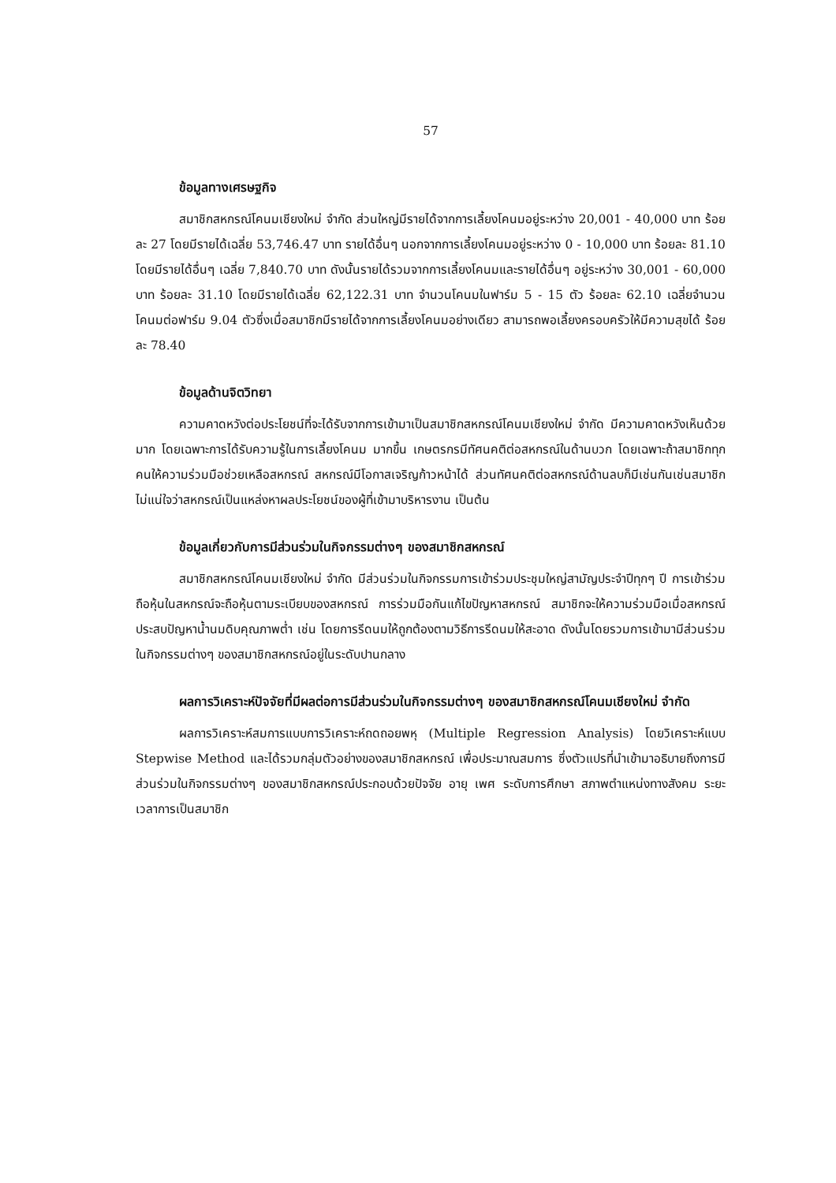57
ข้อมูลทางเศรษฐกิจ
สมาชิกสหกรณ์โคนมเชียงใหม่ จำกัด ส่วนใหญ่มีรายได้จากการเลี้ยงโคนมอยู่ระหว่าง 20,001 - 40,000 บาท ร้อยละ 27 โดยมีรายได้เฉลี่ย 53,746.47 บาท รายได้อื่นๆ นอกจากการเลี้ยงโคนมอยู่ระหว่าง 0 - 10,000 บาท ร้อยละ 81.10 โดยมีรายได้อื่นๆ เฉลี่ย 7,840.70 บาท ดังนั้นรายได้รวมจากการเลี้ยงโคนมและรายได้อื่นๆ อยู่ระหว่าง 30,001 - 60,000 บาท ร้อยละ 31.10 โดยมีรายได้เฉลี่ย 62,122.31 บาท จำนวนโคนมในฟาร์ม 5 - 15 ตัว ร้อยละ 62.10 เฉลี่ยจำนวนโคนมต่อฟาร์ม 9.04 ตัวซึ่งเมื่อสมาชิกมีรายได้จากการเลี้ยงโคนมอย่างเดียว สามารถพอเลี้ยงครอบครัวให้มีความสุขได้ ร้อยละ 78.40
ข้อมูลด้านจิตวิทยา
ความคาดหวังต่อประโยชน์ที่จะได้รับจากการเข้ามาเป็นสมาชิกสหกรณ์โคนมเชียงใหม่ จำกัด มีความคาดหวังเห็นด้วยมาก โดยเฉพาะการได้รับความรู้ในการเลี้ยงโคนม มากขึ้น เกษตรกรมีทัศนคติต่อสหกรณ์ในด้านบวก โดยเฉพาะถ้าสมาชิกทุกคนให้ความร่วมมือช่วยเหลือสหกรณ์ สหกรณ์มีโอกาสเจริญก้าวหน้าได้ ส่วนทัศนคติต่อสหกรณ์ด้านลบก็มีเช่นกันเช่นสมาชิกไม่แน่ใจว่าสหกรณ์เป็นแหล่งหาผลประโยชน์ของผู้ที่เข้ามาบริหารงาน เป็นต้น
ข้อมูลเกี่ยวกับการมีส่วนร่วมในกิจกรรมต่างๆ ของสมาชิกสหกรณ์
สมาชิกสหกรณ์โคนมเชียงใหม่ จำกัด มีส่วนร่วมในกิจกรรมการเข้าร่วมประชุมใหญ่สามัญประจำปีทุกๆ ปี การเข้าร่วมถือหุ้นในสหกรณ์จะถือหุ้นตามระเบียบของสหกรณ์ การร่วมมือกันแก้ไขปัญหาสหกรณ์ สมาชิกจะให้ความร่วมมือเมื่อสหกรณ์ประสบปัญหาน้ำนมดิบคุณภาพต่ำ เช่น โดยการรีดนมให้ถูกต้องตามวิธีการรีดนมให้สะอาด ดังนั้นโดยรวมการเข้ามามีส่วนร่วมในกิจกรรมต่างๆ ของสมาชิกสหกรณ์อยู่ในระดับปานกลาง
ผลการวิเคราะห์ปัจจัยที่มีผลต่อการมีส่วนร่วมในกิจกรรมต่างๆ ของสมาชิกสหกรณ์โคนมเชียงใหม่ จำกัด
ผลการวิเคราะห์สมการแบบการวิเคราะห์ถดถอยพหุ (Multiple Regression Analysis) โดยวิเคราะห์แบบ Stepwise Method และได้รวมกลุ่มตัวอย่างของสมาชิกสหกรณ์ เพื่อประมาณสมการ ซึ่งตัวแปรที่นำเข้ามาอธิบายถึงการมีส่วนร่วมในกิจกรรมต่างๆ ของสมาชิกสหกรณ์ประกอบด้วยปัจจัย อายุ เพศ ระดับการศึกษา สภาพตำแหน่งทางสังคม ระยะเวลาการเป็นสมาชิก